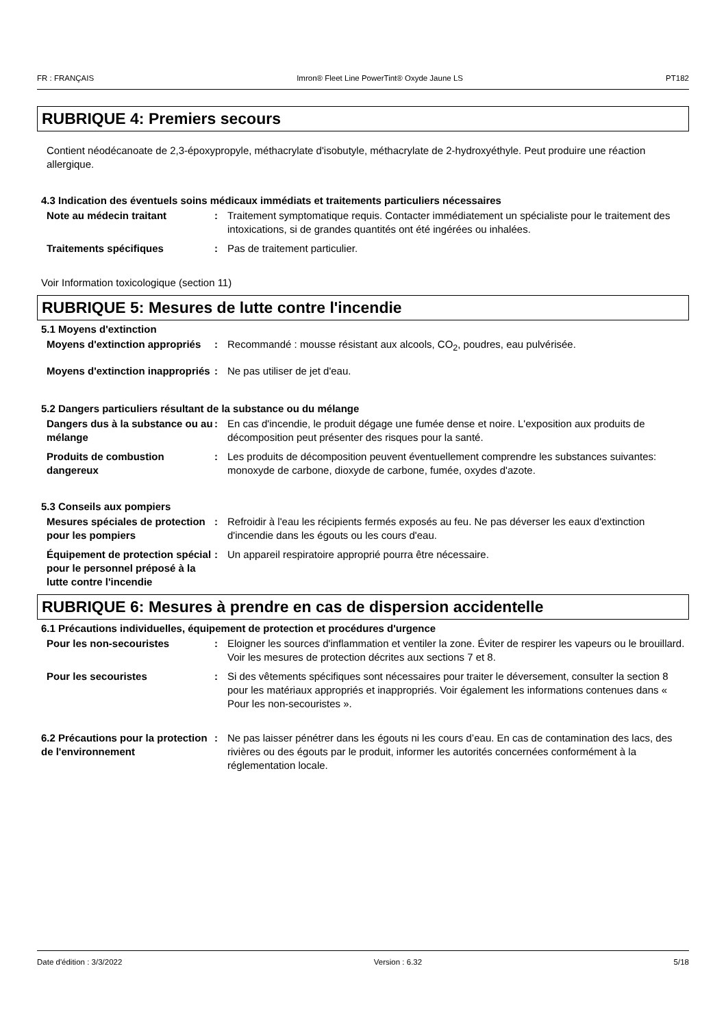FR : FRANÇAIS Imron® Fleet Line PowerTint® Oxyde Jaune LS PT182
RUBRIQUE 4: Premiers secours
Contient néodécanoate de 2,3-époxypropyle, méthacrylate d'isobutyle, méthacrylate de 2-hydroxyéthyle. Peut produire une réaction allergique.
4.3 Indication des éventuels soins médicaux immédiats et traitements particuliers nécessaires
Note au médecin traitant : Traitement symptomatique requis. Contacter immédiatement un spécialiste pour le traitement des intoxications, si de grandes quantités ont été ingérées ou inhalées.
Traitements spécifiques : Pas de traitement particulier.
Voir Information toxicologique (section 11)
RUBRIQUE 5: Mesures de lutte contre l'incendie
5.1 Moyens d'extinction
Moyens d'extinction appropriés
: Recommandé : mousse résistant aux alcools, CO<sub>2</sub>, poudres, eau pulvérisée.
Moyens d'extinction inappropriés
: Ne pas utiliser de jet d'eau.
5.2 Dangers particuliers résultant de la substance ou du mélange
Dangers dus à la substance ou au mélange
: En cas d'incendie, le produit dégage une fumée dense et noire. L'exposition aux produits de décomposition peut présenter des risques pour la santé.
Produits de combustion dangereux
: Les produits de décomposition peuvent éventuellement comprendre les substances suivantes: monoxyde de carbone, dioxyde de carbone, fumée, oxydes d'azote.
5.3 Conseils aux pompiers
Mesures spéciales de protection pour les pompiers
: Refroidir à l'eau les récipients fermés exposés au feu. Ne pas déverser les eaux d'extinction d'incendie dans les égouts ou les cours d'eau.
Équipement de protection spécial pour le personnel préposé à la lutte contre l'incendie
: Un appareil respiratoire approprié pourra être nécessaire.
RUBRIQUE 6: Mesures à prendre en cas de dispersion accidentelle
6.1 Précautions individuelles, équipement de protection et procédures d'urgence
Pour les non-secouristes : Eloigner les sources d'inflammation et ventiler la zone. Éviter de respirer les vapeurs ou le brouillard. Voir les mesures de protection décrites aux sections 7 et 8.
Pour les secouristes : Si des vêtements spécifiques sont nécessaires pour traiter le déversement, consulter la section 8 pour les matériaux appropriés et inappropriés. Voir également les informations contenues dans « Pour les non-secouristes ».
6.2 Précautions pour la protection de l'environnement
: Ne pas laisser pénétrer dans les égouts ni les cours d’eau. En cas de contamination des lacs, des rivières ou des égouts par le produit, informer les autorités concernées conformément à la réglementation locale.
Date d'édition : 3/3/2022 Version : 6.32 5/18